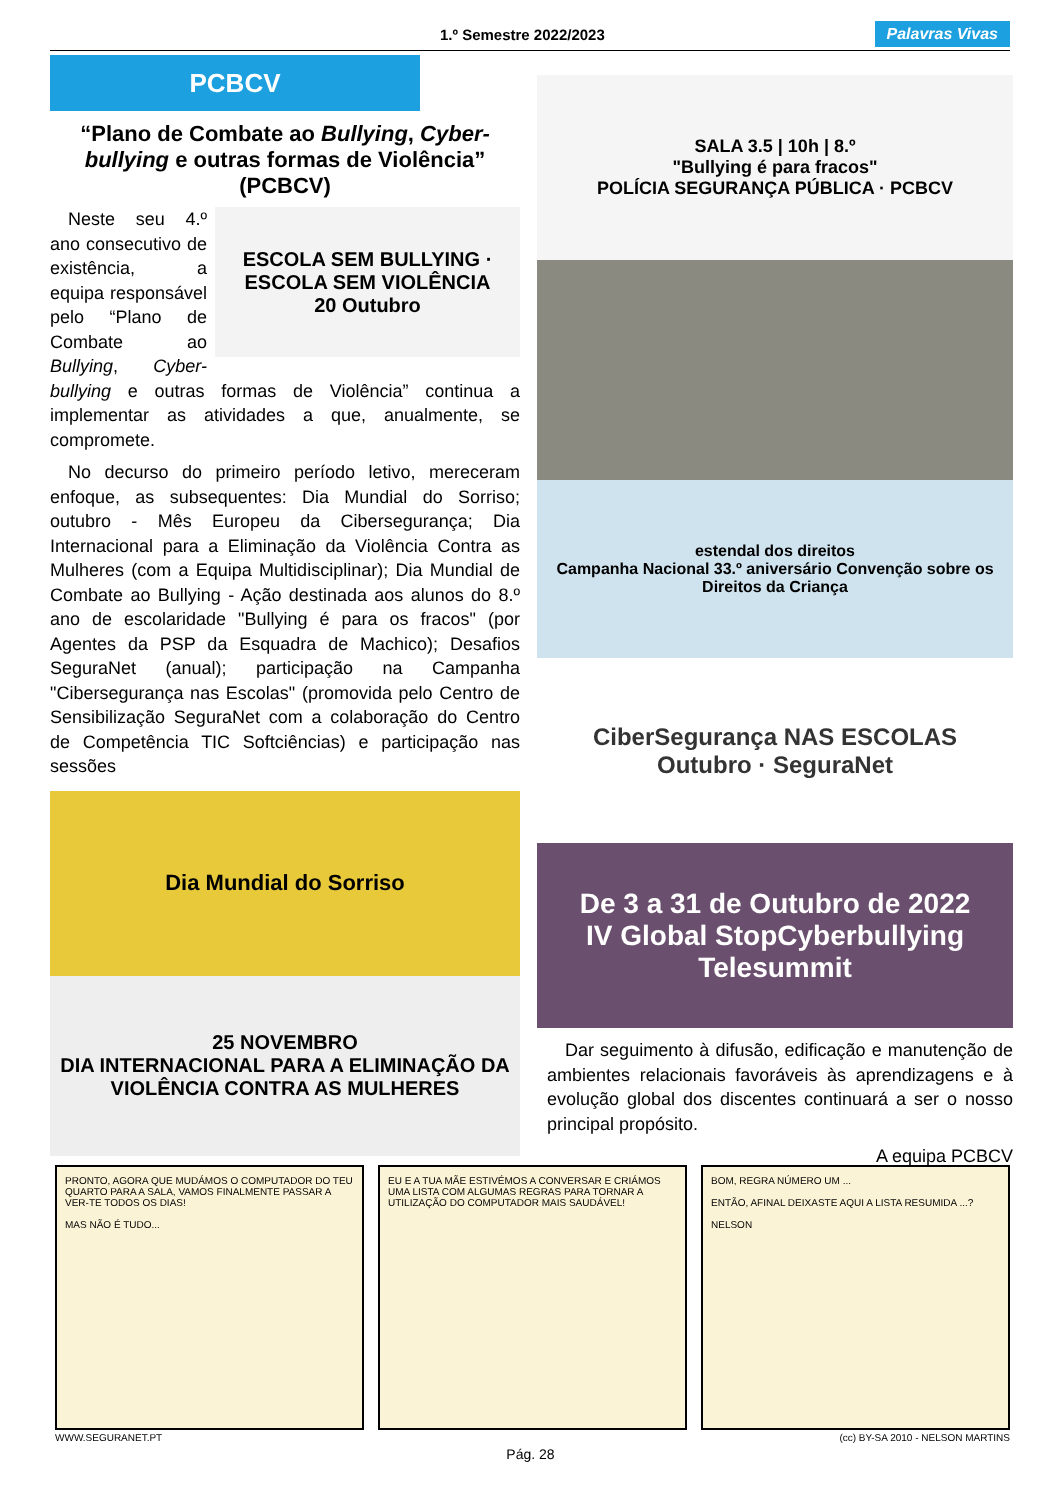1.º Semestre 2022/2023 Palavras Vivas
PCBCV
“Plano de Combate ao Bullying, Cyber-bullying e outras formas de Violência” (PCBCV)
ESCOLA SEM BULLYING · ESCOLA SEM VIOLÊNCIA
20 Outubro
Neste seu 4.º ano consecutivo de existência, a equipa responsável pelo “Plano de Combate ao Bullying, Cyber-bullying e outras formas de Violência” continua a implementar as atividades a que, anualmente, se compromete.
No decurso do primeiro período letivo, mereceram enfoque, as subsequentes: Dia Mundial do Sorriso; outubro - Mês Europeu da Cibersegurança; Dia Internacional para a Eliminação da Violência Contra as Mulheres (com a Equipa Multidisciplinar); Dia Mundial de Combate ao Bullying - Ação destinada aos alunos do 8.º ano de escolaridade "Bullying é para os fracos" (por Agentes da PSP da Esquadra de Machico); Desafios SeguraNet (anual); participação na Campanha "Cibersegurança nas Escolas" (promovida pelo Centro de Sensibilização SeguraNet com a colaboração do Centro de Competência TIC Softciências) e participação nas sessões
Dia Mundial do Sorriso
25 NOVEMBRO
DIA INTERNACIONAL PARA A ELIMINAÇÃO DA VIOLÊNCIA CONTRA AS MULHERES
SALA 3.5 | 10h | 8.º
"Bullying é para fracos"
POLÍCIA SEGURANÇA PÚBLICA · PCBCV
estendal dos direitos
Campanha Nacional 33.º aniversário Convenção sobre os Direitos da Criança
CiberSegurança NAS ESCOLAS
Outubro · SeguraNet
De 3 a 31 de Outubro de 2022
IV Global StopCyberbullying Telesummit
Dar seguimento à difusão, edificação e manutenção de ambientes relacionais favoráveis às aprendizagens e à evolução global dos discentes continuará a ser o nosso principal propósito.
A equipa PCBCV
PRONTO, AGORA QUE MUDÁMOS O COMPUTADOR DO TEU QUARTO PARA A SALA, VAMOS FINALMENTE PASSAR A VER-TE TODOS OS DIAS!
MAS NÃO É TUDO...
EU E A TUA MÃE ESTIVÉMOS A CONVERSAR E CRIÁMOS UMA LISTA COM ALGUMAS REGRAS PARA TORNAR A UTILIZAÇÃO DO COMPUTADOR MAIS SAUDÁVEL!
BOM, REGRA NÚMERO UM ...
ENTÃO, AFINAL DEIXASTE AQUI A LISTA RESUMIDA ...?
NELSON
WWW.SEGURANET.PT (cc) BY-SA 2010 - NELSON MARTINS
Pág. 28